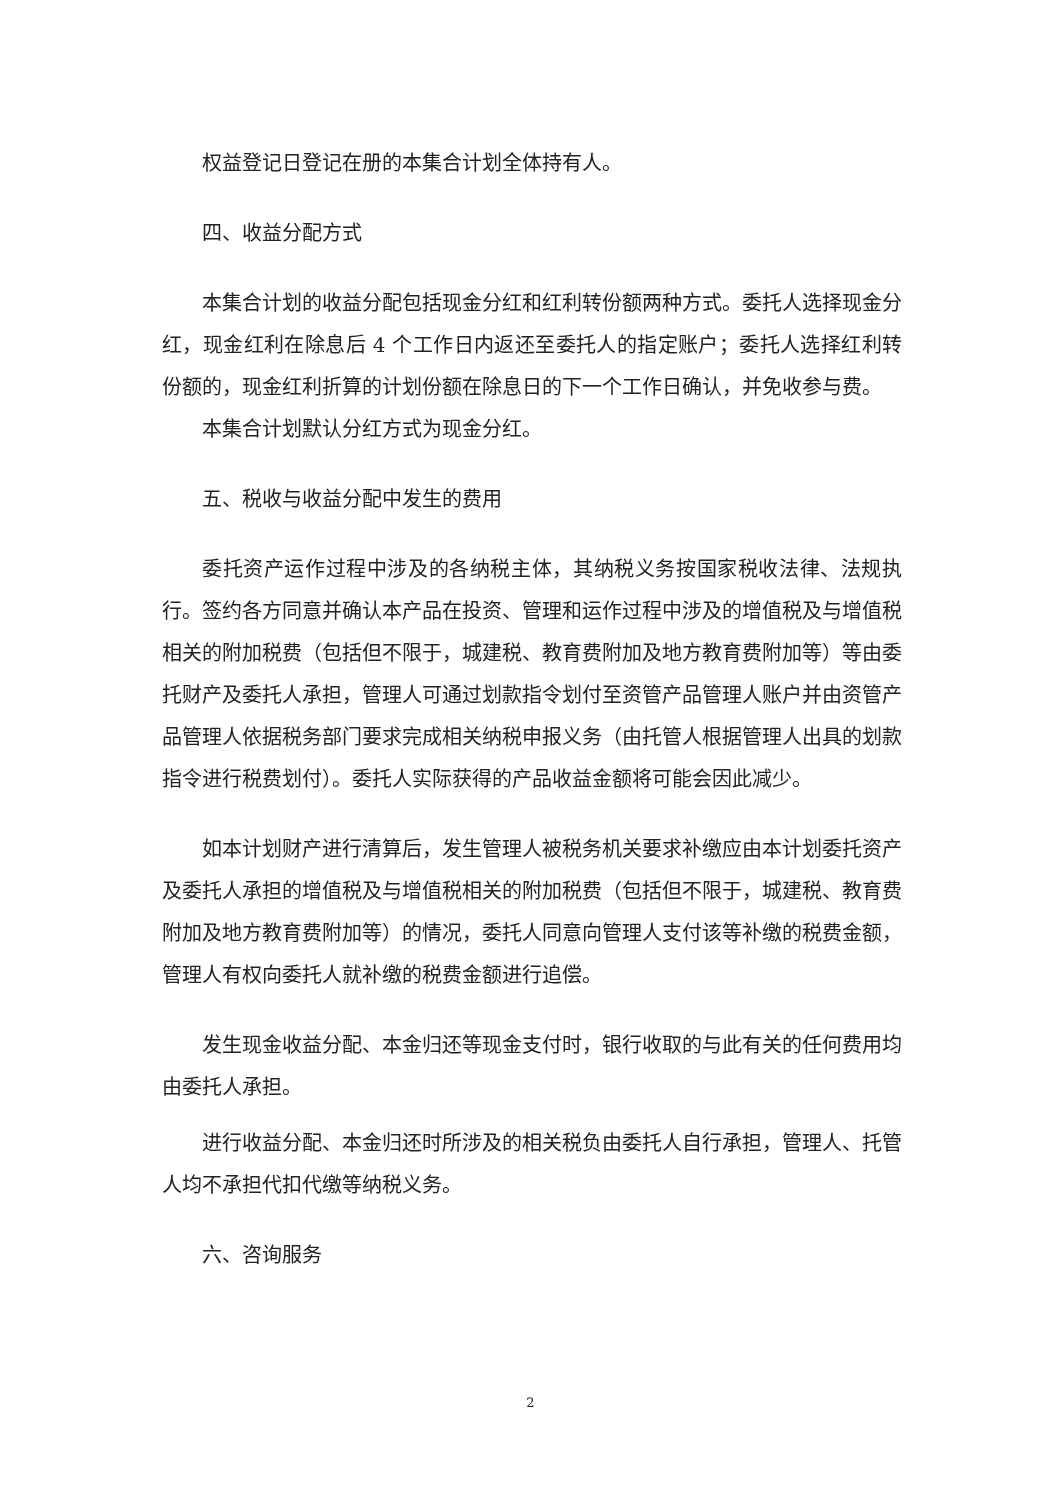权益登记日登记在册的本集合计划全体持有人。
四、收益分配方式
本集合计划的收益分配包括现金分红和红利转份额两种方式。委托人选择现金分红，现金红利在除息后 4 个工作日内返还至委托人的指定账户；委托人选择红利转份额的，现金红利折算的计划份额在除息日的下一个工作日确认，并免收参与费。
本集合计划默认分红方式为现金分红。
五、税收与收益分配中发生的费用
委托资产运作过程中涉及的各纳税主体，其纳税义务按国家税收法律、法规执行。签约各方同意并确认本产品在投资、管理和运作过程中涉及的增值税及与增值税相关的附加税费（包括但不限于，城建税、教育费附加及地方教育费附加等）等由委托财产及委托人承担，管理人可通过划款指令划付至资管产品管理人账户并由资管产品管理人依据税务部门要求完成相关纳税申报义务（由托管人根据管理人出具的划款指令进行税费划付）。委托人实际获得的产品收益金额将可能会因此减少。
如本计划财产进行清算后，发生管理人被税务机关要求补缴应由本计划委托资产及委托人承担的增值税及与增值税相关的附加税费（包括但不限于，城建税、教育费附加及地方教育费附加等）的情况，委托人同意向管理人支付该等补缴的税费金额，管理人有权向委托人就补缴的税费金额进行追偿。
发生现金收益分配、本金归还等现金支付时，银行收取的与此有关的任何费用均由委托人承担。
进行收益分配、本金归还时所涉及的相关税负由委托人自行承担，管理人、托管人均不承担代扣代缴等纳税义务。
六、咨询服务
2